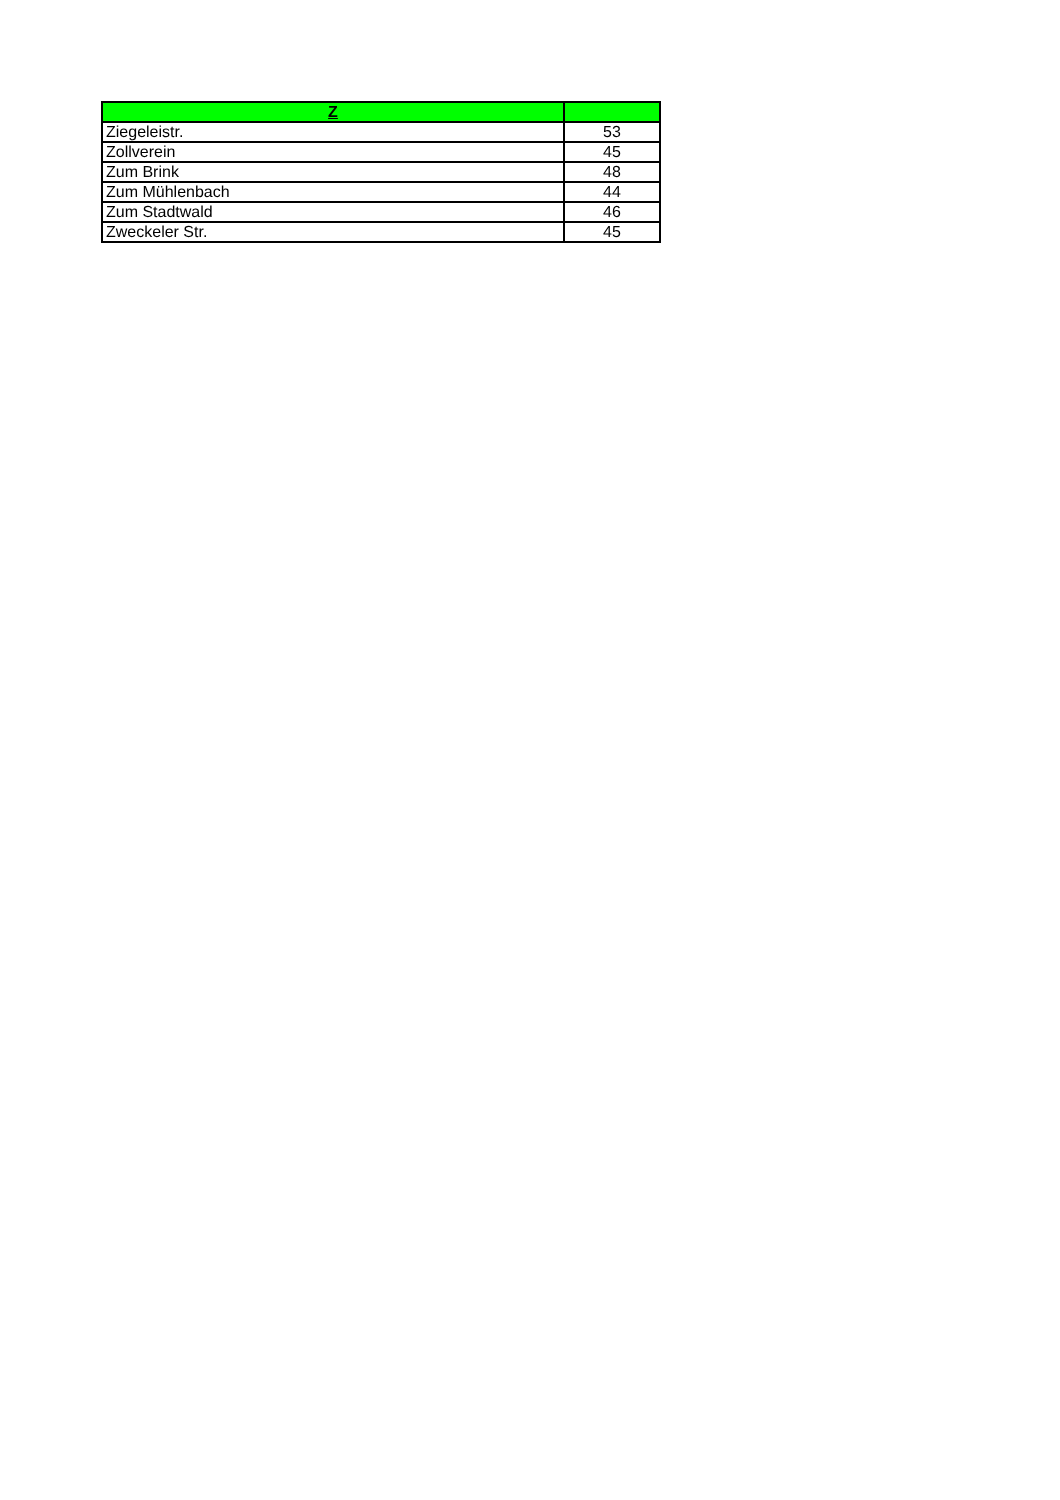| Z | |
| --- | --- |
| Ziegeleistr. | 53 |
| Zollverein | 45 |
| Zum Brink | 48 |
| Zum Mühlenbach | 44 |
| Zum Stadtwald | 46 |
| Zweckeler Str. | 45 |